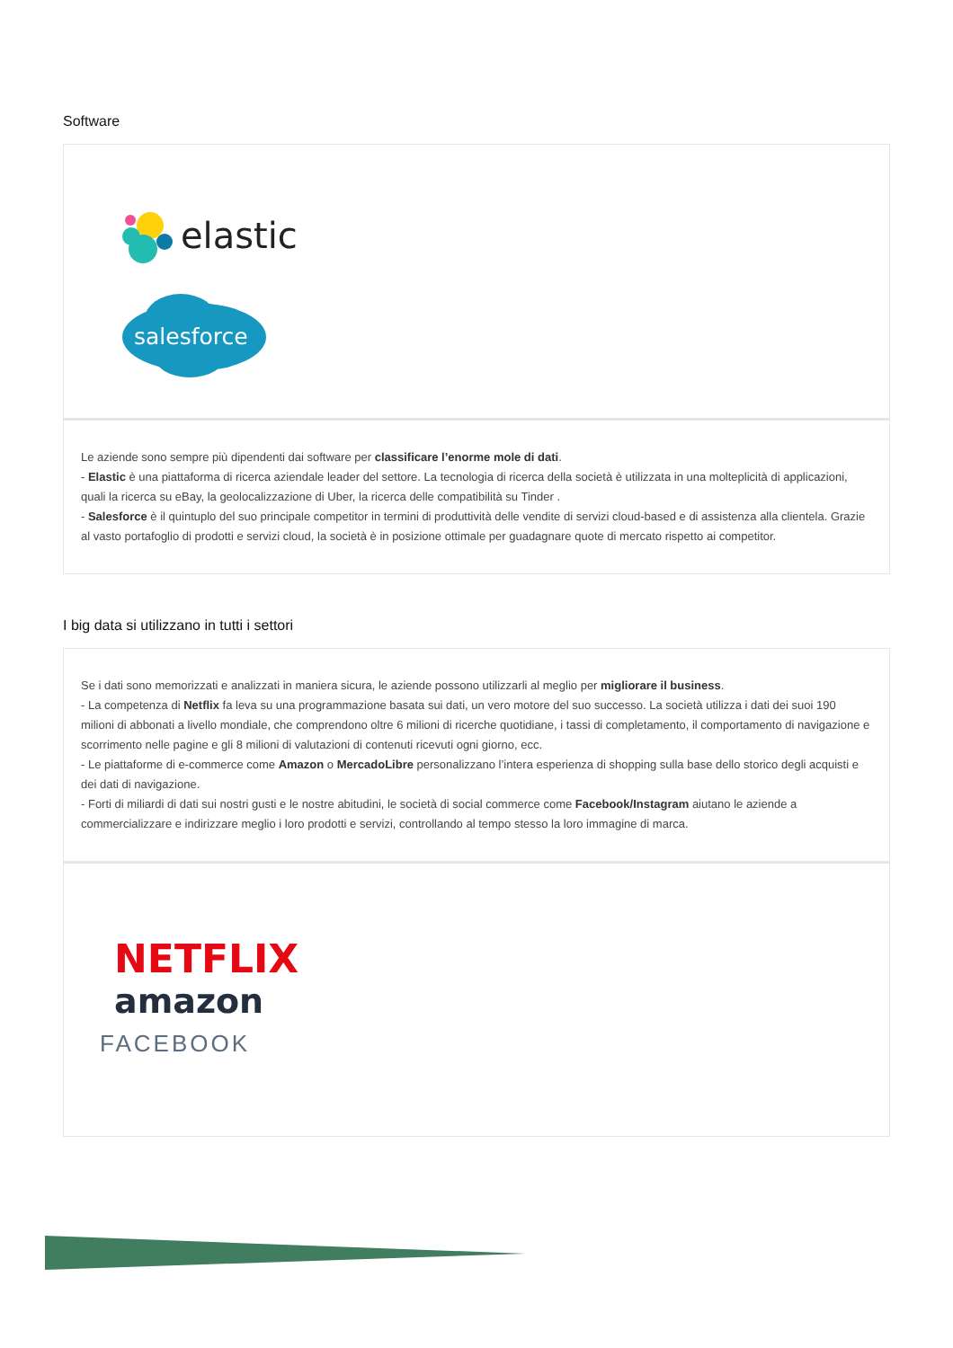Software
elastic
salesforce
Le aziende sono sempre più dipendenti dai software per classificare l’enorme mole di dati.
- Elastic è una piattaforma di ricerca aziendale leader del settore. La tecnologia di ricerca della società è utilizzata in una molteplicità di applicazioni, quali la ricerca su eBay, la geolocalizzazione di Uber, la ricerca delle compatibilità su Tinder .
- Salesforce è il quintuplo del suo principale competitor in termini di produttività delle vendite di servizi cloud-based e di assistenza alla clientela. Grazie al vasto portafoglio di prodotti e servizi cloud, la società è in posizione ottimale per guadagnare quote di mercato rispetto ai competitor.
I big data si utilizzano in tutti i settori
Se i dati sono memorizzati e analizzati in maniera sicura, le aziende possono utilizzarli al meglio per migliorare il business.
- La competenza di Netflix fa leva su una programmazione basata sui dati, un vero motore del suo successo. La società utilizza i dati dei suoi 190 milioni di abbonati a livello mondiale, che comprendono oltre 6 milioni di ricerche quotidiane, i tassi di completamento, il comportamento di navigazione e scorrimento nelle pagine e gli 8 milioni di valutazioni di contenuti ricevuti ogni giorno, ecc.
- Le piattaforme di e-commerce come Amazon o MercadoLibre personalizzano l’intera esperienza di shopping sulla base dello storico degli acquisti e dei dati di navigazione.
- Forti di miliardi di dati sui nostri gusti e le nostre abitudini, le società di social commerce come Facebook/Instagram aiutano le aziende a commercializzare e indirizzare meglio i loro prodotti e servizi, controllando al tempo stesso la loro immagine di marca.
NETFLIX
amazon
FACEBOOK